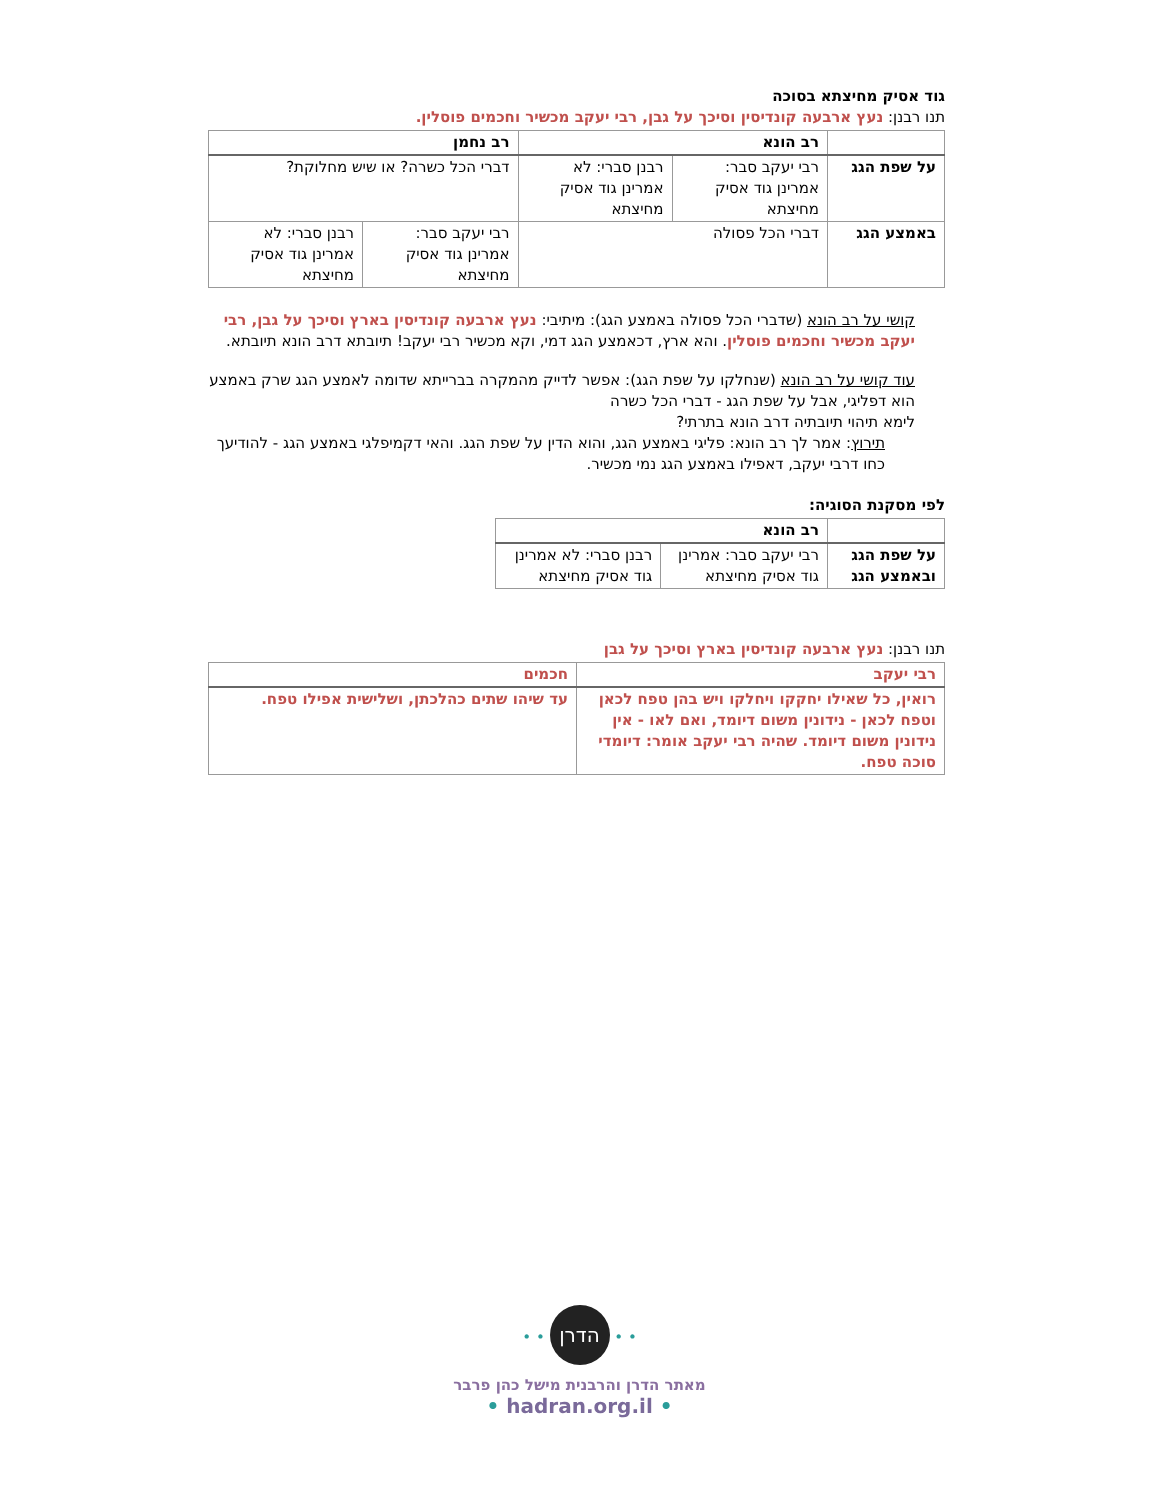גוד אסיק מחיצתא בסוכה
תנו רבנן: נעץ ארבעה קונדיסין וסיכך על גבן, רבי יעקב מכשיר וחכמים פוסלין.
| | רב הונא | | רב נחמן | |
| --- | --- | --- | --- | --- |
| על שפת הגג | רבי יעקב סבר: אמרינן גוד אסיק מחיצתא | רבנן סברי: לא אמרינן גוד אסיק מחיצתא | דברי הכל כשרה? או שיש מחלוקת? | |
| באמצע הגג | דברי הכל פסולה | | רבי יעקב סבר: אמרינן גוד אסיק מחיצתא | רבנן סברי: לא אמרינן גוד אסיק מחיצתא |
קושי על רב הונא (שדברי הכל פסולה באמצע הגג): מיתיבי: נעץ ארבעה קונדיסין בארץ וסיכך על גבן, רבי יעקב מכשיר וחכמים פוסלין. והא ארץ, דכאמצע הגג דמי, וקא מכשיר רבי יעקב! תיובתא דרב הונא תיובתא.
עוד קושי על רב הונא (שנחלקו על שפת הגג): אפשר לדייק מהמקרה בברייתא שדומה לאמצע הגג שרק באמצע הוא דפליגי, אבל על שפת הגג - דברי הכל כשרה
לימא תיהוי תיובתיה דרב הונא בתרתי?
תירוץ: אמר לך רב הונא: פליגי באמצע הגג, והוא הדין על שפת הגג. והאי דקמיפלגי באמצע הגג - להודיעך כחו דרבי יעקב, דאפילו באמצע הגג נמי מכשיר.
לפי מסקנת הסוגיה:
| | רב הונא | |
| --- | --- | --- |
| על שפת הגג ובאמצע הגג | רבי יעקב סבר: אמרינן גוד אסיק מחיצתא | רבנן סברי: לא אמרינן גוד אסיק מחיצתא |
תנו רבנן: נעץ ארבעה קונדיסין בארץ וסיכך על גבן
| רבי יעקב | חכמים |
| --- | --- |
| רואין, כל שאילו יחקקו ויחלקו ויש בהן טפח לכאן וטפח לכאן - נידונין משום דיומד, ואם לאו - אין נידונין משום דיומד. שהיה רבי יעקב אומר: דיומדי סוכה טפח. | עד שיהו שתים כהלכתן, ושלישית אפילו טפח. |
• • הדרן • •
מאתר הדרן והרבנית מישל כהן פרבר
• hadran.org.il •